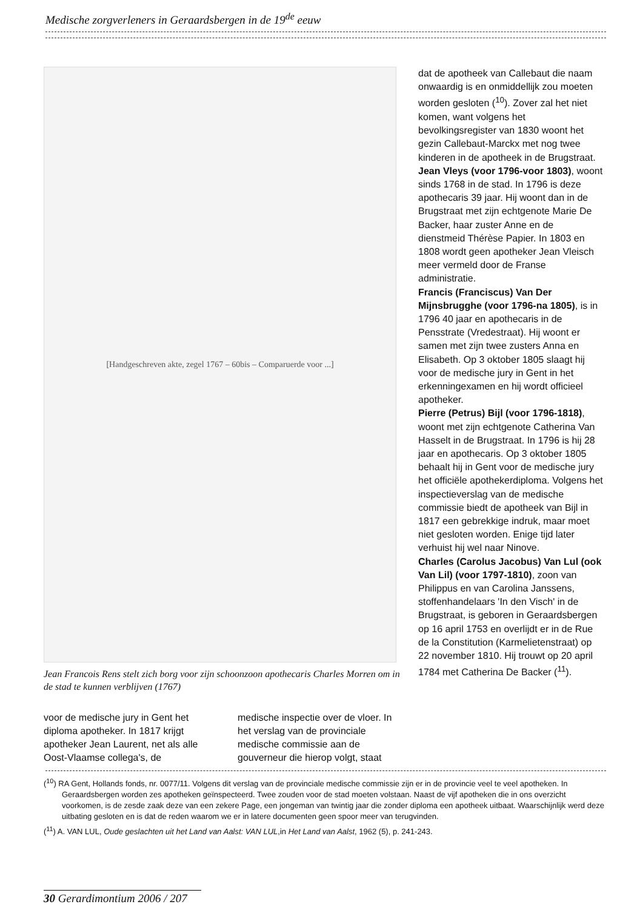Medische zorgverleners in Geraardsbergen in de 19<sup>de</sup> eeuw
[Handgeschreven akte, zegel 1767 – 60bis – Comparuerde voor ...]
Jean Francois Rens stelt zich borg voor zijn schoonzoon apothecaris Charles Morren om in de stad te kunnen verblijven (1767)
voor de medische jury in Gent het diploma apotheker. In 1817 krijgt apotheker Jean Laurent, net als alle Oost-Vlaamse collega's, de
medische inspectie over de vloer. In het verslag van de provinciale medische commissie aan de gouverneur die hierop volgt, staat
dat de apotheek van Callebaut die naam onwaardig is en onmiddellijk zou moeten worden gesloten (<sup>10</sup>). Zover zal het niet komen, want volgens het bevolkingsregister van 1830 woont het gezin Callebaut-Marckx met nog twee kinderen in de apotheek in de Brugstraat.
Jean Vleys (voor 1796-voor 1803), woont sinds 1768 in de stad. In 1796 is deze apothecaris 39 jaar. Hij woont dan in de Brugstraat met zijn echtgenote Marie De Backer, haar zuster Anne en de dienstmeid Thérèse Papier. In 1803 en 1808 wordt geen apotheker Jean Vleisch meer vermeld door de Franse administratie.
Francis (Franciscus) Van Der Mijnsbrugghe (voor 1796-na 1805), is in 1796 40 jaar en apothecaris in de Pensstrate (Vredestraat). Hij woont er samen met zijn twee zusters Anna en Elisabeth. Op 3 oktober 1805 slaagt hij voor de medische jury in Gent in het erkenningexamen en hij wordt officieel apotheker.
Pierre (Petrus) Bijl (voor 1796-1818), woont met zijn echtgenote Catherina Van Hasselt in de Brugstraat. In 1796 is hij 28 jaar en apothecaris. Op 3 oktober 1805 behaalt hij in Gent voor de medische jury het officiële apothekerdiploma. Volgens het inspectieverslag van de medische commissie biedt de apotheek van Bijl in 1817 een gebrekkige indruk, maar moet niet gesloten worden. Enige tijd later verhuist hij wel naar Ninove.
Charles (Carolus Jacobus) Van Lul (ook Van Lil) (voor 1797-1810), zoon van Philippus en van Carolina Janssens, stoffenhandelaars 'In den Visch' in de Brugstraat, is geboren in Geraardsbergen op 16 april 1753 en overlijdt er in de Rue de la Constitution (Karmelietenstraat) op 22 november 1810. Hij trouwt op 20 april 1784 met Catherina De Backer (<sup>11</sup>).
(<sup>10</sup>) RA Gent, Hollands fonds, nr. 0077/11. Volgens dit verslag van de provinciale medische commissie zijn er in de provincie veel te veel apotheken. In Geraardsbergen worden zes apotheken geïnspecteerd. Twee zouden voor de stad moeten volstaan. Naast de vijf apotheken die in ons overzicht voorkomen, is de zesde zaak deze van een zekere Page, een jongeman van twintig jaar die zonder diploma een apotheek uitbaat. Waarschijnlijk werd deze uitbating gesloten en is dat de reden waarom we er in latere documenten geen spoor meer van terugvinden.
(<sup>11</sup>) A. VAN LUL, Oude geslachten uit het Land van Aalst: VAN LUL,in Het Land van Aalst, 1962 (5), p. 241-243.
30 Gerardimontium 2006 / 207